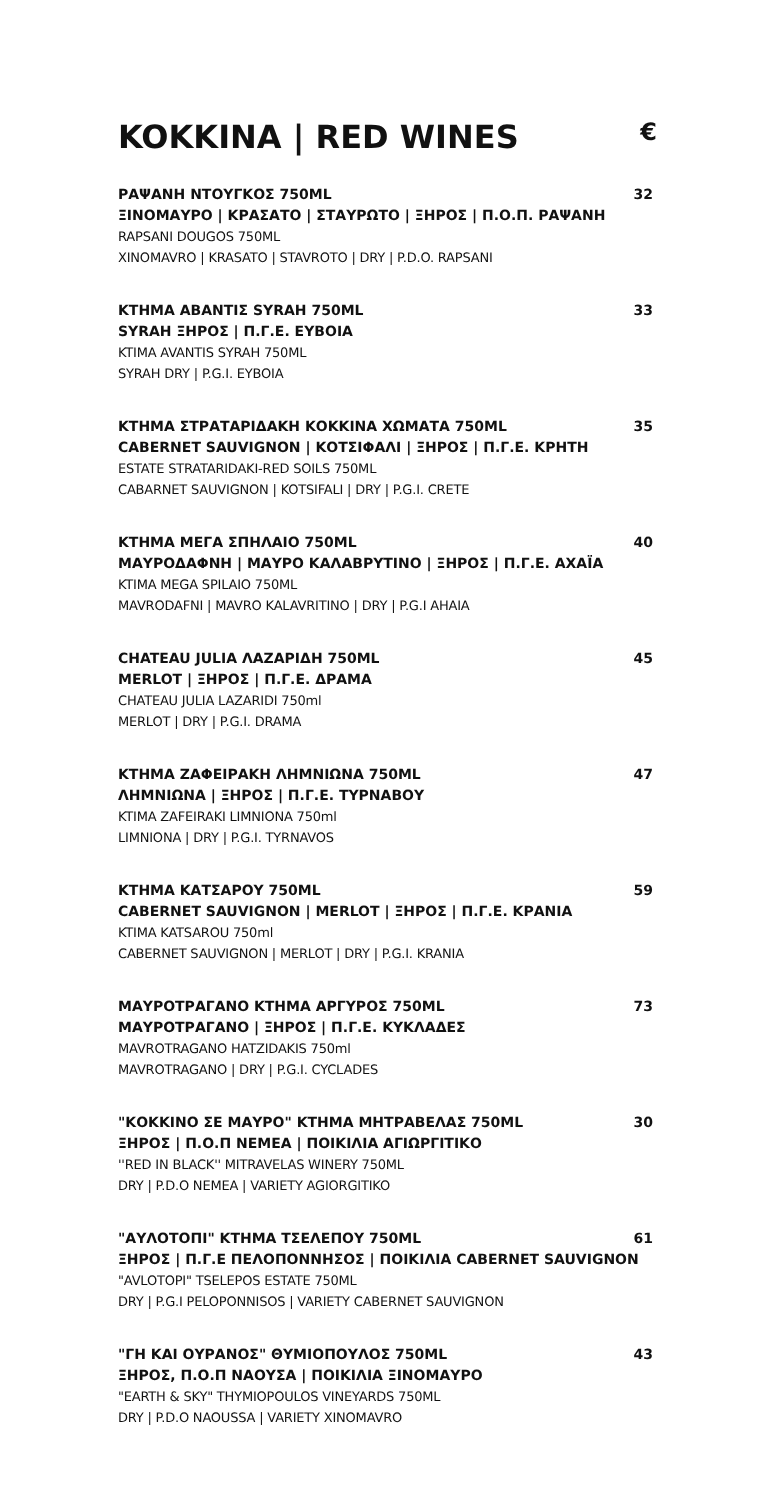KOKKINA | RED WINES €
ΡΑΨΑΝΗ ΝΤΟΥΓΚΟΣ 750ML 32
ΞΙΝΟΜΑΥΡΟ | ΚΡΑΣΑΤΟ | ΣΤΑΥΡΩΤΟ | ΞΗΡΟΣ | Π.Ο.Π. ΡΑΨΑΝΗ
RAPSANI DOUGOS 750ML
XINOMAVRO | KRASATO | STAVROTO | DRY | P.D.O. RAPSANI
ΚΤΗΜΑ ΑΒΑΝΤΙΣ SYRAH 750ML 33
SYRAH ΞΗΡΟΣ | Π.Γ.Ε. ΕΥΒΟΙΑ
KTIMA AVANTIS SYRAH 750ML
SYRAH DRY | P.G.I. EYBOIA
ΚΤΗΜΑ ΣΤΡΑΤΑΡΙΔΑΚΗ ΚΟΚΚΙΝΑ ΧΩΜΑΤΑ 750ML 35
CABERNET SAUVIGNON | ΚΟΤΣΙΦΑΛΙ | ΞΗΡΟΣ | Π.Γ.Ε. ΚΡΗΤΗ
ESTATE STRATARIDAKI-RED SOILS 750ML
CABARNET SAUVIGNON | KOTSIFALI | DRY | P.G.I. CRETE
ΚΤΗΜΑ ΜΕΓΑ ΣΠΗΛΑΙΟ 750ML 40
ΜΑΥΡΟΔΑΦΝΗ | ΜΑΥΡΟ ΚΑΛΑΒΡΥΤΙΝΟ | ΞΗΡΟΣ | Π.Γ.Ε. ΑΧΑΪΑ
KTIMA MEGA SPILAIO 750ML
MAVRODAFNI | MAVRO KALAVRITINO | DRY | P.G.I AHAIA
CHATEAU JULIA ΛΑΖΑΡΙΔΗ 750ML 45
MERLOT | ΞΗΡΟΣ | Π.Γ.Ε. ΔΡΑΜΑ
CHATEAU JULIA LAZARIDI 750ml
MERLOT | DRY | P.G.I. DRAMA
ΚΤΗΜΑ ΖΑΦΕΙΡΑΚΗ ΛΗΜΝΙΩΝΑ 750ML 47
ΛΗΜΝΙΩΝΑ | ΞΗΡΟΣ | Π.Γ.Ε. ΤΥΡΝΑΒΟΥ
KTIMA ZAFEIRAKI LIMNIONA 750ml
LIMNIONA | DRY | P.G.I. TYRNAVOS
ΚΤΗΜΑ ΚΑΤΣΑΡΟΥ 750ML 59
CABERNET SAUVIGNON | MERLOT | ΞΗΡΟΣ | Π.Γ.Ε. ΚΡΑΝΙΑ
KTIMA KATSAROU 750ml
CABERNET SAUVIGNON | MERLOT | DRY | P.G.I. KRANIA
ΜΑΥΡΟΤΡΑΓΑΝΟ ΚΤΗΜΑ ΑΡΓΥΡΟΣ 750ML 73
ΜΑΥΡΟΤΡΑΓΑΝΟ | ΞΗΡΟΣ | Π.Γ.Ε. ΚΥΚΛΑΔΕΣ
MAVROTRAGANO HATZIDAKIS 750ml
MAVROTRAGANO | DRY | P.G.I. CYCLADES
"ΚΟΚΚΙΝΟ ΣΕ ΜΑΥΡΟ" ΚΤΗΜΑ ΜΗΤΡΑΒΕΛΑΣ 750ML 30
ΞΗΡΟΣ | Π.Ο.Π ΝΕΜΕΑ | ΠΟΙΚΙΛΙΑ ΑΓΙΩΡΓΙΤΙΚΟ
''RED IN BLACK'' MITRAVELAS WINERY 750ML
DRY | P.D.O NEMEA | VARIETY AGIORGITIKO
"ΑΥΛΟΤΟΠΙ" ΚΤΗΜΑ ΤΣΕΛΕΠΟΥ 750ML 61
ΞΗΡΟΣ | Π.Γ.Ε ΠΕΛΟΠΟΝΝΗΣΟΣ | ΠΟΙΚΙΛΙΑ CABERNET SAUVIGNON
"AVLOTOPI" TSELEPOS ESTATE 750ML
DRY | P.G.I PELOPONNISOS | VARIETY CABERNET SAUVIGNON
"ΓΗ ΚΑΙ ΟΥΡΑΝΟΣ" ΘΥΜΙΟΠΟΥΛΟΣ 750ML 43
ΞΗΡΟΣ, Π.Ο.Π ΝΑΟΥΣΑ | ΠΟΙΚΙΛΙΑ ΞΙΝΟΜΑΥΡΟ
"EARTH & SKY" THYMIOPOULOS VINEYARDS 750ML
DRY | P.D.O NAOUSSA | VARIETY XINOMAVRO